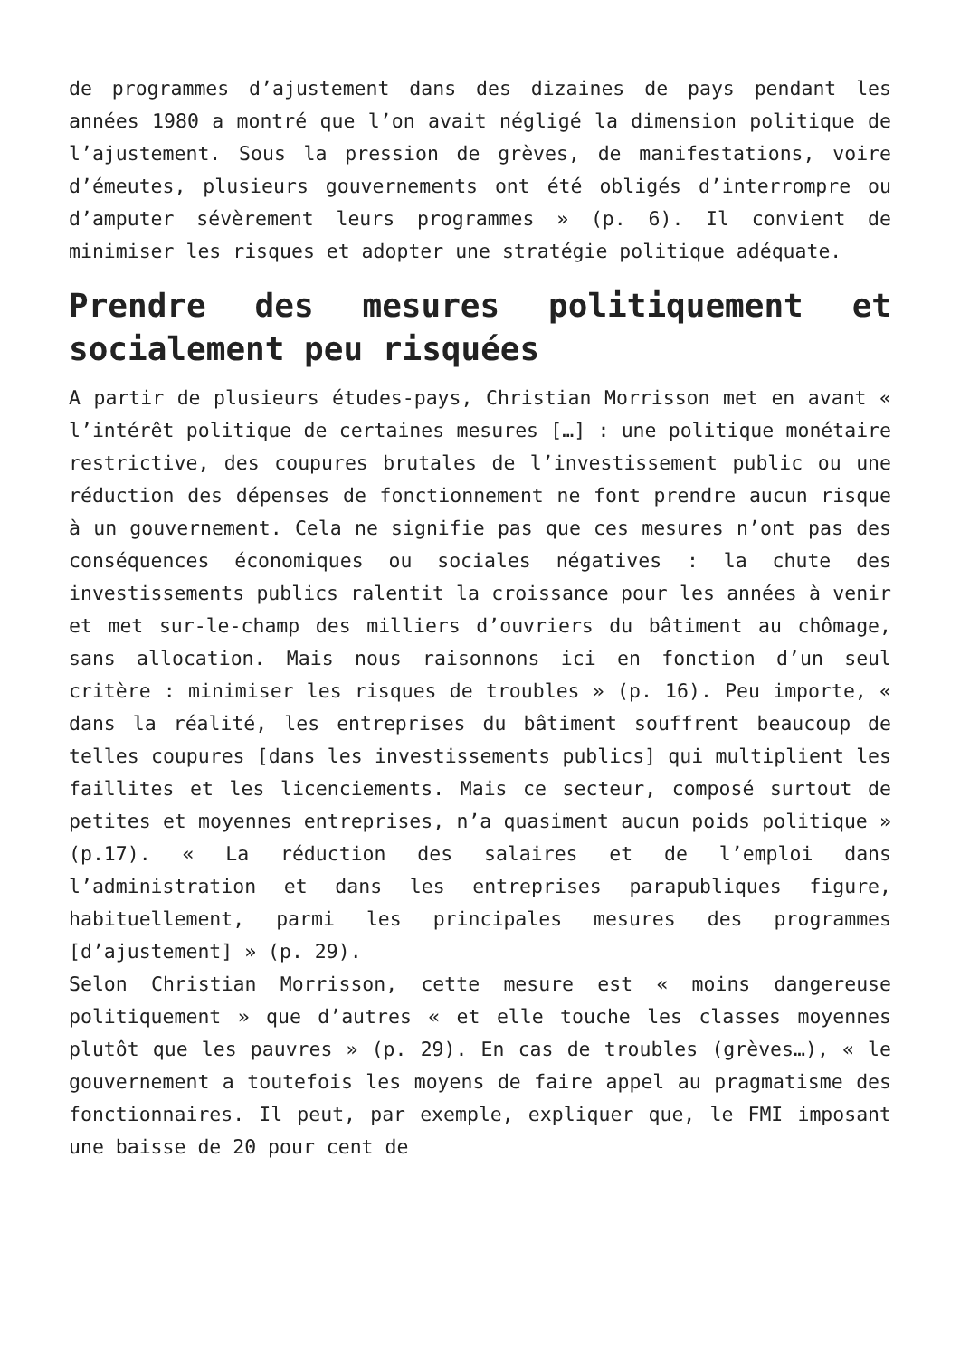de programmes d’ajustement dans des dizaines de pays pendant les années 1980 a montré que l’on avait négligé la dimension politique de l’ajustement. Sous la pression de grèves, de manifestations, voire d’émeutes, plusieurs gouvernements ont été obligés d’interrompre ou d’amputer sévèrement leurs programmes » (p. 6). Il convient de minimiser les risques et adopter une stratégie politique adéquate.
Prendre des mesures politiquement et socialement peu risquées
A partir de plusieurs études-pays, Christian Morrisson met en avant « l’intérêt politique de certaines mesures […] : une politique monétaire restrictive, des coupures brutales de l’investissement public ou une réduction des dépenses de fonctionnement ne font prendre aucun risque à un gouvernement. Cela ne signifie pas que ces mesures n’ont pas des conséquences économiques ou sociales négatives : la chute des investissements publics ralentit la croissance pour les années à venir et met sur-le-champ des milliers d’ouvriers du bâtiment au chômage, sans allocation. Mais nous raisonnons ici en fonction d’un seul critère : minimiser les risques de troubles » (p. 16). Peu importe, « dans la réalité, les entreprises du bâtiment souffrent beaucoup de telles coupures [dans les investissements publics] qui multiplient les faillites et les licenciements. Mais ce secteur, composé surtout de petites et moyennes entreprises, n’a quasiment aucun poids politique » (p.17). « La réduction des salaires et de l’emploi dans l’administration et dans les entreprises parapubliques figure, habituellement, parmi les principales mesures des programmes [d’ajustement] » (p. 29).
Selon Christian Morrisson, cette mesure est « moins dangereuse politiquement » que d’autres « et elle touche les classes moyennes plutôt que les pauvres » (p. 29). En cas de troubles (grèves…), « le gouvernement a toutefois les moyens de faire appel au pragmatisme des fonctionnaires. Il peut, par exemple, expliquer que, le FMI imposant une baisse de 20 pour cent de